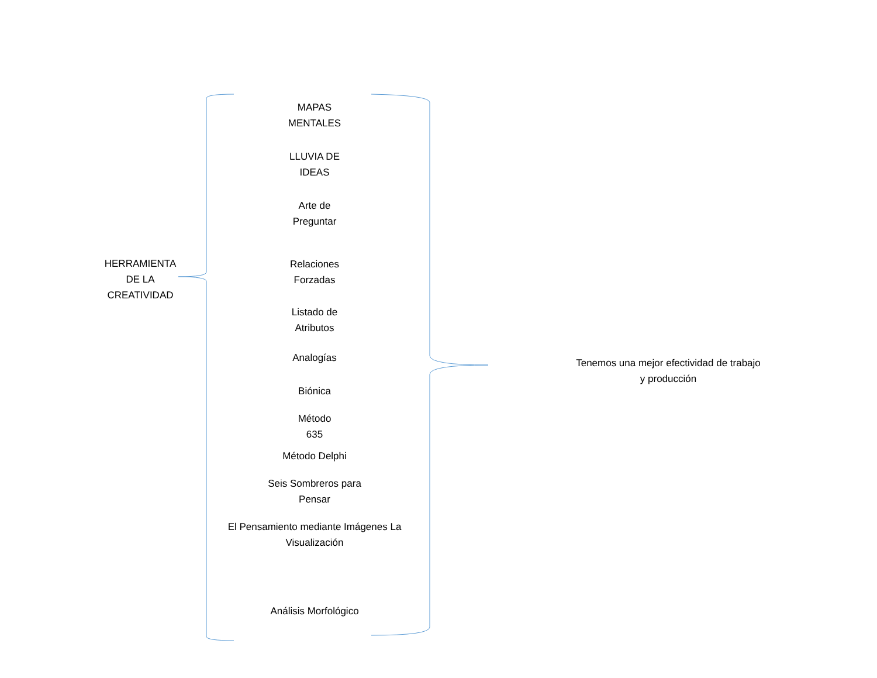HERRAMIENTA
DE LA
CREATIVIDAD
MAPAS
MENTALES
LLUVIA DE
IDEAS
Arte de
Preguntar
Relaciones
Forzadas
Listado de
Atributos
Analogías
Biónica
Método
635
Método Delphi
Seis Sombreros para
Pensar
El Pensamiento mediante Imágenes La
Visualización
Análisis Morfológico
Tenemos una mejor efectividad de trabajo
y producción